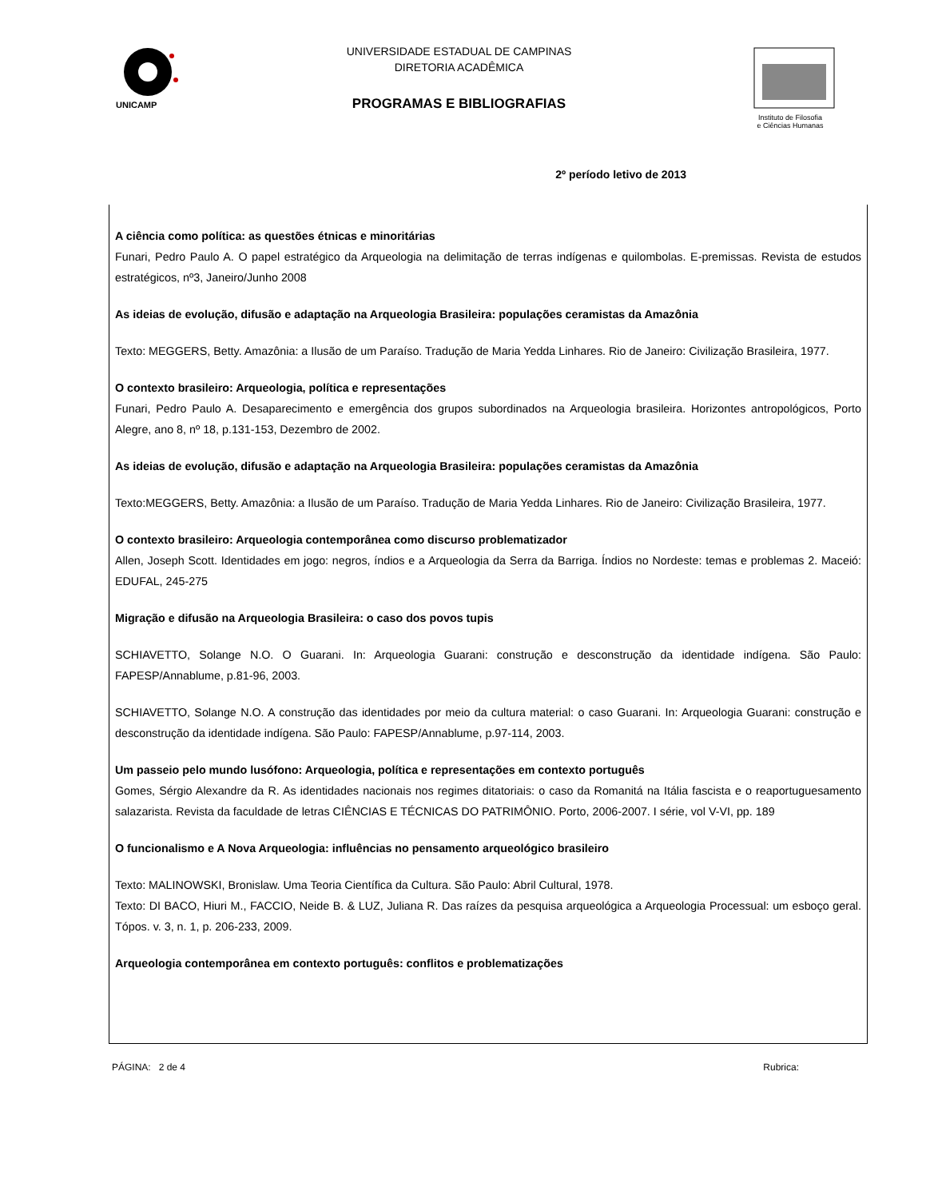UNICAMP
UNIVERSIDADE ESTADUAL DE CAMPINAS
DIRETORIA ACADÊMICA
PROGRAMAS E BIBLIOGRAFIAS
Instituto de Filosofia
e Ciências Humanas
2º período letivo de 2013
A ciência como política: as questões étnicas e minoritárias
Funari, Pedro Paulo A. O papel estratégico da Arqueologia na delimitação de terras indígenas e quilombolas. E-premissas. Revista de estudos estratégicos, nº3, Janeiro/Junho 2008
As ideias de evolução, difusão e adaptação na Arqueologia Brasileira: populações ceramistas da Amazônia
Texto: MEGGERS, Betty. Amazônia: a Ilusão de um Paraíso. Tradução de Maria Yedda Linhares. Rio de Janeiro: Civilização Brasileira, 1977.
O contexto brasileiro: Arqueologia, política e representações
Funari, Pedro Paulo A. Desaparecimento e emergência dos grupos subordinados na Arqueologia brasileira. Horizontes antropológicos, Porto Alegre, ano 8, nº 18, p.131-153, Dezembro de 2002.
As ideias de evolução, difusão e adaptação na Arqueologia Brasileira: populações ceramistas da Amazônia
Texto:MEGGERS, Betty. Amazônia: a Ilusão de um Paraíso. Tradução de Maria Yedda Linhares. Rio de Janeiro: Civilização Brasileira, 1977.
O contexto brasileiro: Arqueologia contemporânea como discurso problematizador
Allen, Joseph Scott. Identidades em jogo: negros, índios e a Arqueologia da Serra da Barriga. Índios no Nordeste: temas e problemas 2. Maceió: EDUFAL, 245-275
Migração e difusão na Arqueologia Brasileira: o caso dos povos tupis
SCHIAVETTO, Solange N.O. O Guarani. In: Arqueologia Guarani: construção e desconstrução da identidade indígena. São Paulo: FAPESP/Annablume, p.81-96, 2003.
SCHIAVETTO, Solange N.O. A construção das identidades por meio da cultura material: o caso Guarani. In: Arqueologia Guarani: construção e desconstrução da identidade indígena. São Paulo: FAPESP/Annablume, p.97-114, 2003.
Um passeio pelo mundo lusófono: Arqueologia, política e representações em contexto português
Gomes, Sérgio Alexandre da R. As identidades nacionais nos regimes ditatoriais: o caso da Romanitá na Itália fascista e o reaportuguesamento salazarista. Revista da faculdade de letras CIÊNCIAS E TÉCNICAS DO PATRIMÔNIO. Porto, 2006-2007. I série, vol V-VI, pp. 189
O funcionalismo e A Nova Arqueologia: influências no pensamento arqueológico brasileiro
Texto: MALINOWSKI, Bronislaw. Uma Teoria Científica da Cultura. São Paulo: Abril Cultural, 1978.
Texto: DI BACO, Hiuri M., FACCIO, Neide B. & LUZ, Juliana R. Das raízes da pesquisa arqueológica a Arqueologia Processual: um esboço geral. Tópos. v. 3, n. 1, p. 206-233, 2009.
Arqueologia contemporânea em contexto português: conflitos e problematizações
PÁGINA: 2 de 4 Rubrica: